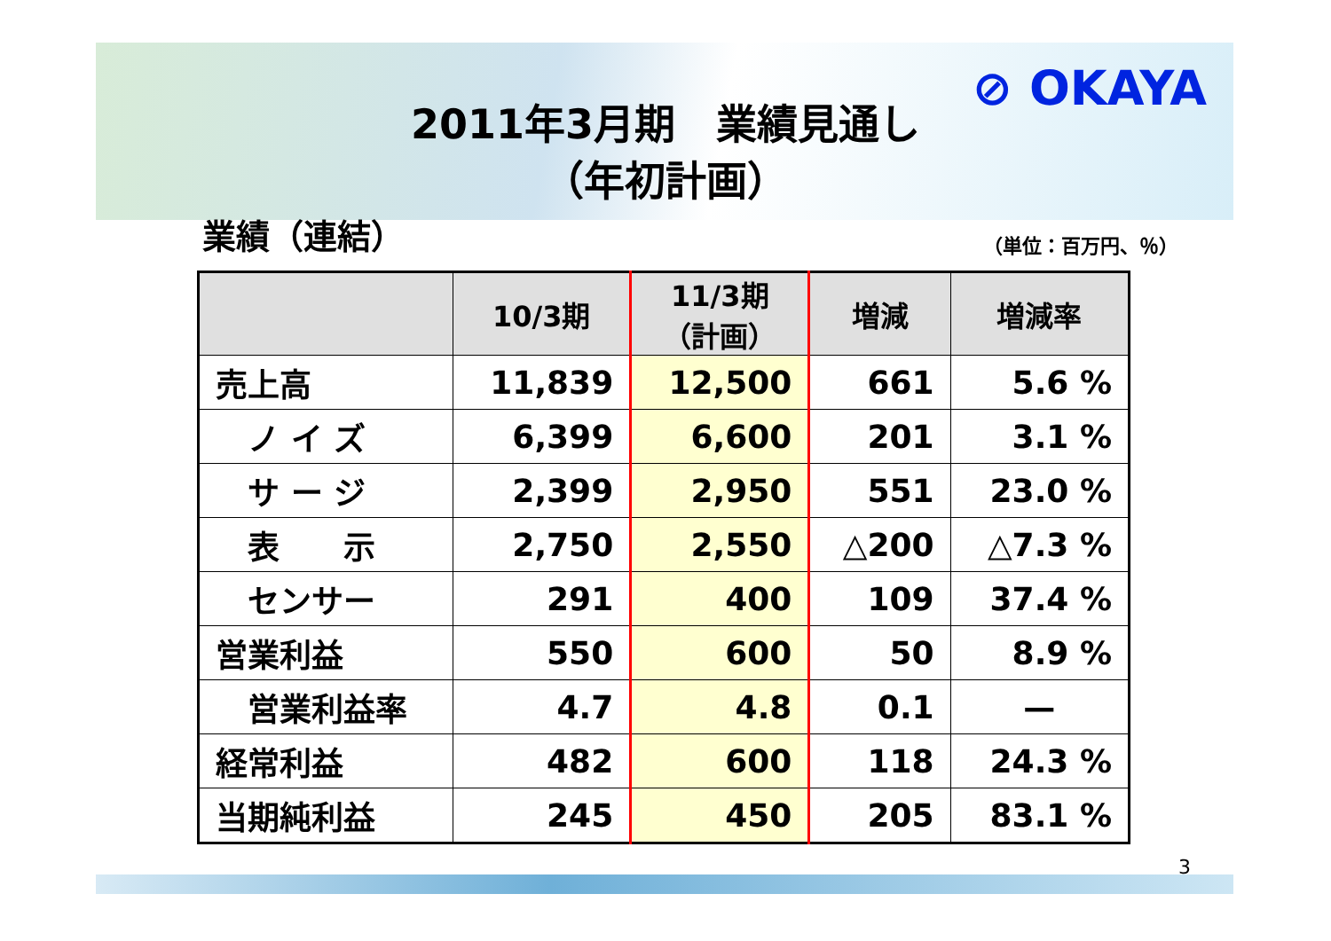⊘ OKAYA
2011年3月期　業績見通し
（年初計画）
業績（連結） （単位：百万円、％）
| | 10/3期 | 11/3期 （計画） | 増減 | 増減率 |
| --- | --- | --- | --- | --- |
| 売上高 | 11,839 | 12,500 | 661 | 5.6 % |
| ノ イ ズ | 6,399 | 6,600 | 201 | 3.1 % |
| サ ー ジ | 2,399 | 2,950 | 551 | 23.0 % |
| 表 示 | 2,750 | 2,550 | △200 | △7.3 % |
| センサー | 291 | 400 | 109 | 37.4 % |
| 営業利益 | 550 | 600 | 50 | 8.9 % |
| 営業利益率 | 4.7 | 4.8 | 0.1 | — |
| 経常利益 | 482 | 600 | 118 | 24.3 % |
| 当期純利益 | 245 | 450 | 205 | 83.1 % |
3